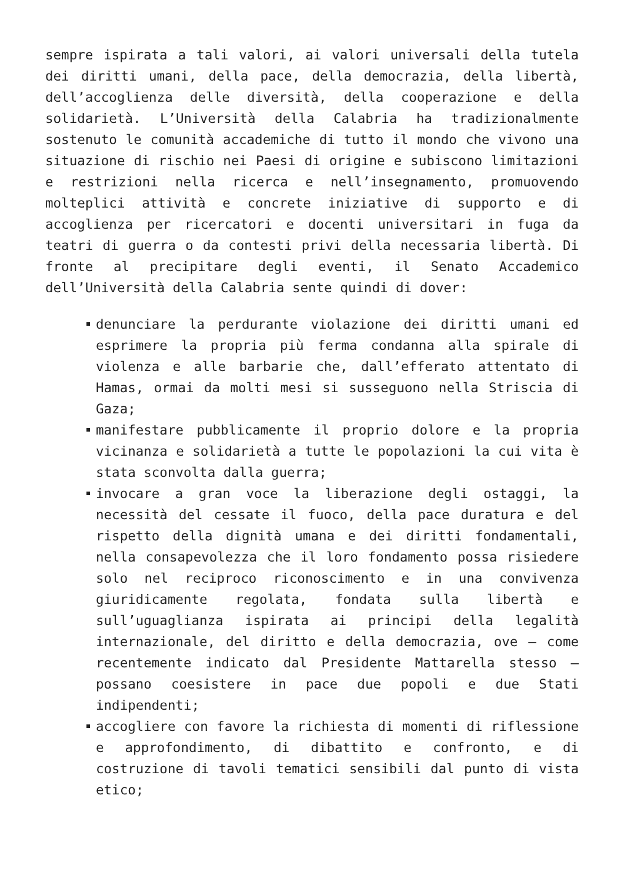sempre ispirata a tali valori, ai valori universali della tutela dei diritti umani, della pace, della democrazia, della libertà, dell’accoglienza delle diversità, della cooperazione e della solidarietà. L’Università della Calabria ha tradizionalmente sostenuto le comunità accademiche di tutto il mondo che vivono una situazione di rischio nei Paesi di origine e subiscono limitazioni e restrizioni nella ricerca e nell’insegnamento, promuovendo molteplici attività e concrete iniziative di supporto e di accoglienza per ricercatori e docenti universitari in fuga da teatri di guerra o da contesti privi della necessaria libertà. Di fronte al precipitare degli eventi, il Senato Accademico dell’Università della Calabria sente quindi di dover:
denunciare la perdurante violazione dei diritti umani ed esprimere la propria più ferma condanna alla spirale di violenza e alle barbarie che, dall’efferato attentato di Hamas, ormai da molti mesi si susseguono nella Striscia di Gaza;
manifestare pubblicamente il proprio dolore e la propria vicinanza e solidarietà a tutte le popolazioni la cui vita è stata sconvolta dalla guerra;
invocare a gran voce la liberazione degli ostaggi, la necessità del cessate il fuoco, della pace duratura e del rispetto della dignità umana e dei diritti fondamentali, nella consapevolezza che il loro fondamento possa risiedere solo nel reciproco riconoscimento e in una convivenza giuridicamente regolata, fondata sulla libertà e sull’uguaglianza ispirata ai principi della legalità internazionale, del diritto e della democrazia, ove – come recentemente indicato dal Presidente Mattarella stesso – possano coesistere in pace due popoli e due Stati indipendenti;
accogliere con favore la richiesta di momenti di riflessione e approfondimento, di dibattito e confronto, e di costruzione di tavoli tematici sensibili dal punto di vista etico;